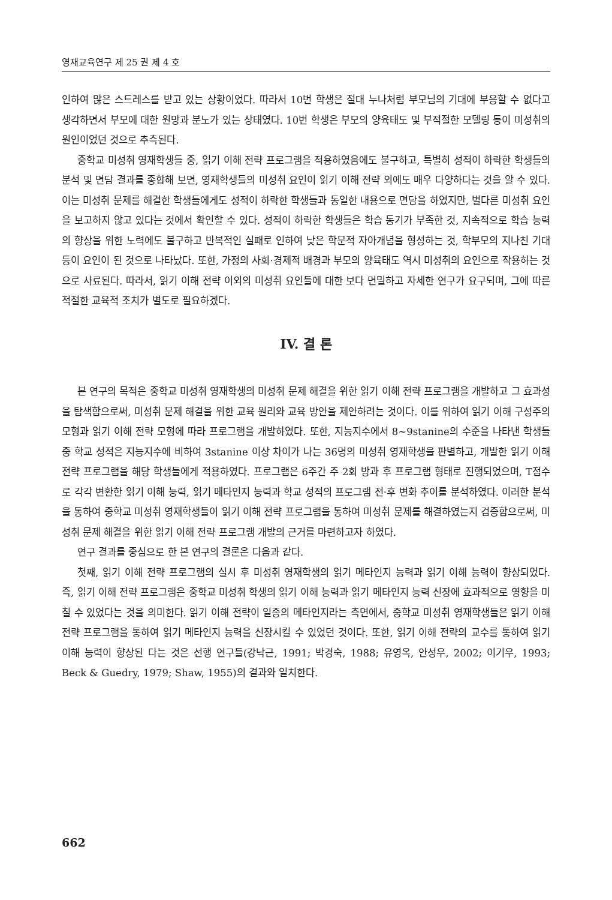영재교육연구 제 25 권 제 4 호
인하여 많은 스트레스를 받고 있는 상황이었다. 따라서 10번 학생은 절대 누나처럼 부모님의 기대에 부응할 수 없다고 생각하면서 부모에 대한 원망과 분노가 있는 상태였다. 10번 학생은 부모의 양육태도 및 부적절한 모델링 등이 미성취의 원인이었던 것으로 추측된다.
중학교 미성취 영재학생들 중, 읽기 이해 전략 프로그램을 적용하였음에도 불구하고, 특별히 성적이 하락한 학생들의 분석 및 면담 결과를 종합해 보면, 영재학생들의 미성취 요인이 읽기 이해 전략 외에도 매우 다양하다는 것을 알 수 있다. 이는 미성취 문제를 해결한 학생들에게도 성적이 하락한 학생들과 동일한 내용으로 면담을 하였지만, 별다른 미성취 요인을 보고하지 않고 있다는 것에서 확인할 수 있다. 성적이 하락한 학생들은 학습 동기가 부족한 것, 지속적으로 학습 능력의 향상을 위한 노력에도 불구하고 반복적인 실패로 인하여 낮은 학문적 자아개념을 형성하는 것, 학부모의 지나친 기대 등이 요인이 된 것으로 나타났다. 또한, 가정의 사회·경제적 배경과 부모의 양육태도 역시 미성취의 요인으로 작용하는 것으로 사료된다. 따라서, 읽기 이해 전략 이외의 미성취 요인들에 대한 보다 면밀하고 자세한 연구가 요구되며, 그에 따른 적절한 교육적 조치가 별도로 필요하겠다.
IV. 결 론
본 연구의 목적은 중학교 미성취 영재학생의 미성취 문제 해결을 위한 읽기 이해 전략 프로그램을 개발하고 그 효과성을 탐색함으로써, 미성취 문제 해결을 위한 교육 원리와 교육 방안을 제안하려는 것이다. 이를 위하여 읽기 이해 구성주의 모형과 읽기 이해 전략 모형에 따라 프로그램을 개발하였다. 또한, 지능지수에서 8~9stanine의 수준을 나타낸 학생들 중 학교 성적은 지능지수에 비하여 3stanine 이상 차이가 나는 36명의 미성취 영재학생을 판별하고, 개발한 읽기 이해 전략 프로그램을 해당 학생들에게 적용하였다. 프로그램은 6주간 주 2회 방과 후 프로그램 형태로 진행되었으며, T점수로 각각 변환한 읽기 이해 능력, 읽기 메타인지 능력과 학교 성적의 프로그램 전·후 변화 추이를 분석하였다. 이러한 분석을 통하여 중학교 미성취 영재학생들이 읽기 이해 전략 프로그램을 통하여 미성취 문제를 해결하였는지 검증함으로써, 미성취 문제 해결을 위한 읽기 이해 전략 프로그램 개발의 근거를 마련하고자 하였다.
연구 결과를 중심으로 한 본 연구의 결론은 다음과 같다.
첫째, 읽기 이해 전략 프로그램의 실시 후 미성취 영재학생의 읽기 메타인지 능력과 읽기 이해 능력이 향상되었다. 즉, 읽기 이해 전략 프로그램은 중학교 미성취 학생의 읽기 이해 능력과 읽기 메타인지 능력 신장에 효과적으로 영향을 미칠 수 있었다는 것을 의미한다. 읽기 이해 전략이 일종의 메타인지라는 측면에서, 중학교 미성취 영재학생들은 읽기 이해 전략 프로그램을 통하여 읽기 메타인지 능력을 신장시킬 수 있었던 것이다. 또한, 읽기 이해 전략의 교수를 통하여 읽기 이해 능력이 향상된 다는 것은 선행 연구들(강낙근, 1991; 박경숙, 1988; 유영옥, 안성우, 2002; 이기우, 1993; Beck & Guedry, 1979; Shaw, 1955)의 결과와 일치한다.
662